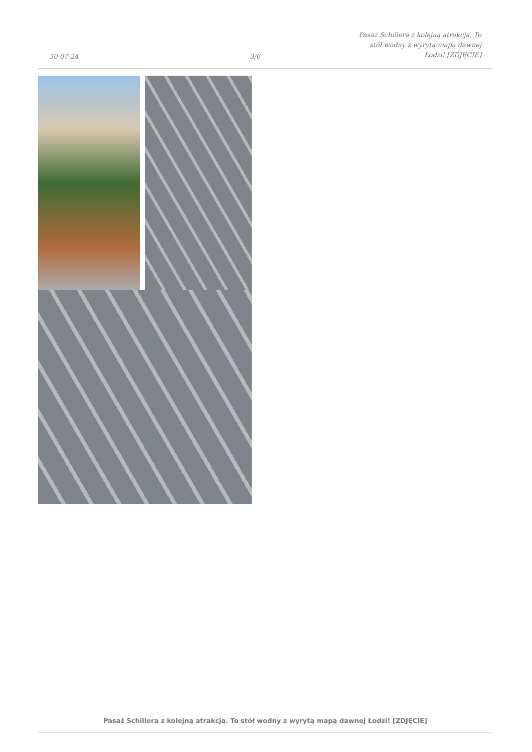30-07-24
3/6
Pasaż Schillera z kolejną atrakcją. To stół wodny z wyrytą mapą dawnej Łodzi! [ZDJĘCIE]
Pasaż Schillera z kolejną atrakcją. To stół wodny z wyrytą mapą dawnej Łodzi! [ZDJĘCIE]